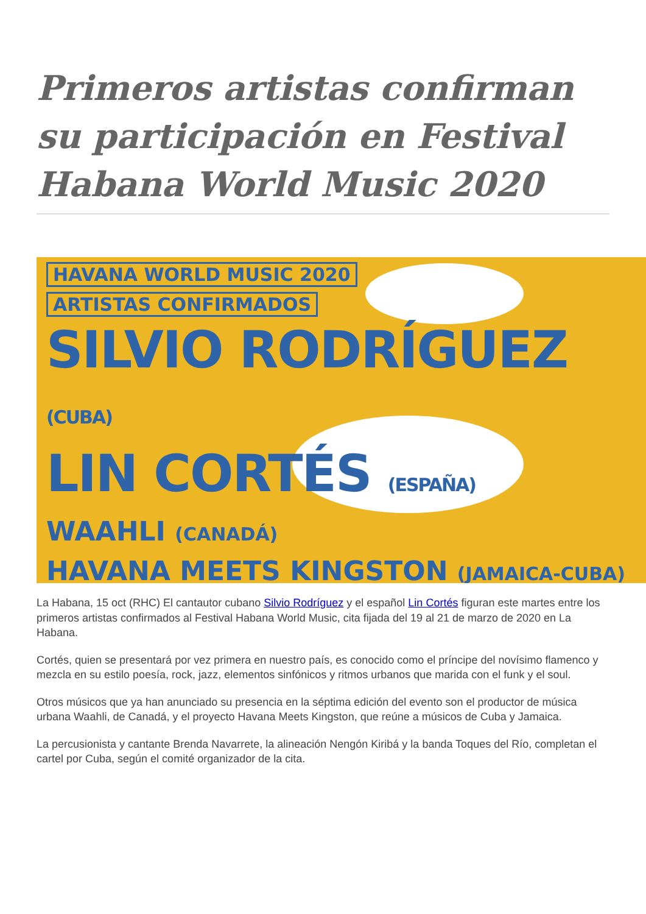Primeros artistas confirman su participación en Festival Habana World Music 2020
HAVANA WORLD MUSIC 2020
ARTISTAS CONFIRMADOS
SILVIO RODRÍGUEZ (CUBA)
LIN CORTÉS (ESPAÑA)
WAAHLI (CANADÁ)
HAVANA MEETS KINGSTON (JAMAICA-CUBA)
La Habana, 15 oct (RHC) El cantautor cubano Silvio Rodríguez y el español Lin Cortés figuran este martes entre los primeros artistas confirmados al Festival Habana World Music, cita fijada del 19 al 21 de marzo de 2020 en La Habana.
Cortés, quien se presentará por vez primera en nuestro país, es conocido como el príncipe del novísimo flamenco y mezcla en su estilo poesía, rock, jazz, elementos sinfónicos y ritmos urbanos que marida con el funk y el soul.
Otros músicos que ya han anunciado su presencia en la séptima edición del evento son el productor de música urbana Waahli, de Canadá, y el proyecto Havana Meets Kingston, que reúne a músicos de Cuba y Jamaica.
La percusionista y cantante Brenda Navarrete, la alineación Nengón Kiribá y la banda Toques del Río, completan el cartel por Cuba, según el comité organizador de la cita.